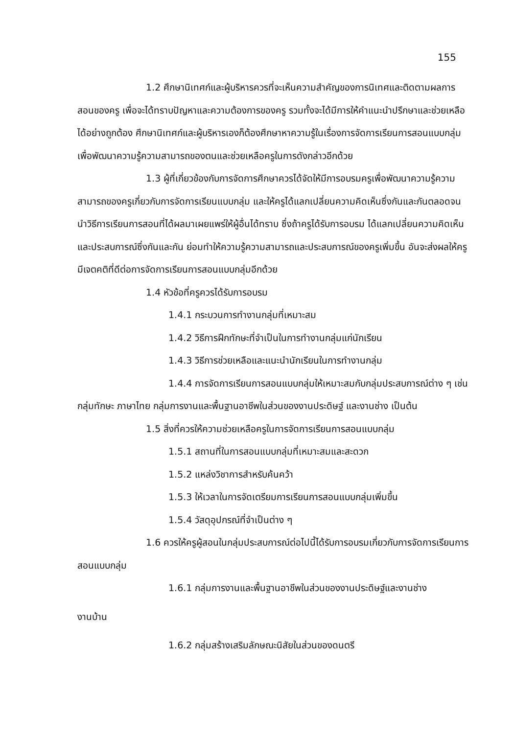155
1.2 ศึกษานิเทศก์และผู้บริหารควรที่จะเห็นความสำคัญของการนิเทศและติดตามผลการสอนของครู เพื่อจะได้ทราบปัญหาและความต้องการของครู รวมทั้งจะได้มีการให้คำแนะนำปรึกษาและช่วยเหลือได้อย่างถูกต้อง ศึกษานิเทศก์และผู้บริหารเองก็ต้องศึกษาหาความรู้ในเรื่องการจัดการเรียนการสอนแบบกลุ่ม เพื่อพัฒนาความรู้ความสามารถของตนและช่วยเหลือครูในการดังกล่าวอีกด้วย
1.3 ผู้ที่เกี่ยวข้องกับการจัดการศึกษาควรได้จัดให้มีการอบรมครูเพื่อพัฒนาความรู้ความสามารถของครูเกี่ยวกับการจัดการเรียนแบบกลุ่ม และให้ครูได้แลกเปลี่ยนความคิดเห็นซึ่งกันและกันตลอดจน นำวิธีการเรียนการสอนที่ได้ผลมาเผยแพร่ให้ผู้อื่นได้ทราบ ซึ่งถ้าครูได้รับการอบรม ได้แลกเปลี่ยนความคิดเห็นและประสบการณ์ซึ่งกันและกัน ย่อมทำให้ความรู้ความสามารถและประสบการณ์ของครูเพิ่มขึ้น อันจะส่งผลให้ครูมีเจตคติที่ดีต่อการจัดการเรียนการสอนแบบกลุ่มอีกด้วย
1.4 หัวข้อที่ครูควรได้รับการอบรม
1.4.1 กระบวนการทำงานกลุ่มที่เหมาะสม
1.4.2 วิธีการฝึกทักษะที่จำเป็นในการทำงานกลุ่มแก่นักเรียน
1.4.3 วิธีการช่วยเหลือและแนะนำนักเรียนในการทำงานกลุ่ม
1.4.4 การจัดการเรียนการสอนแบบกลุ่มให้เหมาะสมกับกลุ่มประสบการณ์ต่าง ๆ เช่น กลุ่มทักษะ ภาษาไทย กลุ่มการงานและพื้นฐานอาชีพในส่วนของงานประดิษฐ์ และงานช่าง เป็นต้น
1.5 สิ่งที่ควรให้ความช่วยเหลือครูในการจัดการเรียนการสอนแบบกลุ่ม
1.5.1 สถานที่ในการสอนแบบกลุ่มที่เหมาะสมและสะดวก
1.5.2 แหล่งวิชาการสำหรับค้นคว้า
1.5.3 ให้เวลาในการจัดเตรียมการเรียนการสอนแบบกลุ่มเพิ่มขึ้น
1.5.4 วัสดุอุปกรณ์ที่จำเป็นต่าง ๆ
1.6 ควรให้ครูผู้สอนในกลุ่มประสบการณ์ต่อไปนี้ได้รับการอบรมเกี่ยวกับการจัดการเรียนการสอนแบบกลุ่ม
1.6.1 กลุ่มการงานและพื้นฐานอาชีพในส่วนของงานประดิษฐ์และงานช่าง
งานบ้าน
1.6.2 กลุ่มสร้างเสริมลักษณะนิสัยในส่วนของดนตรี